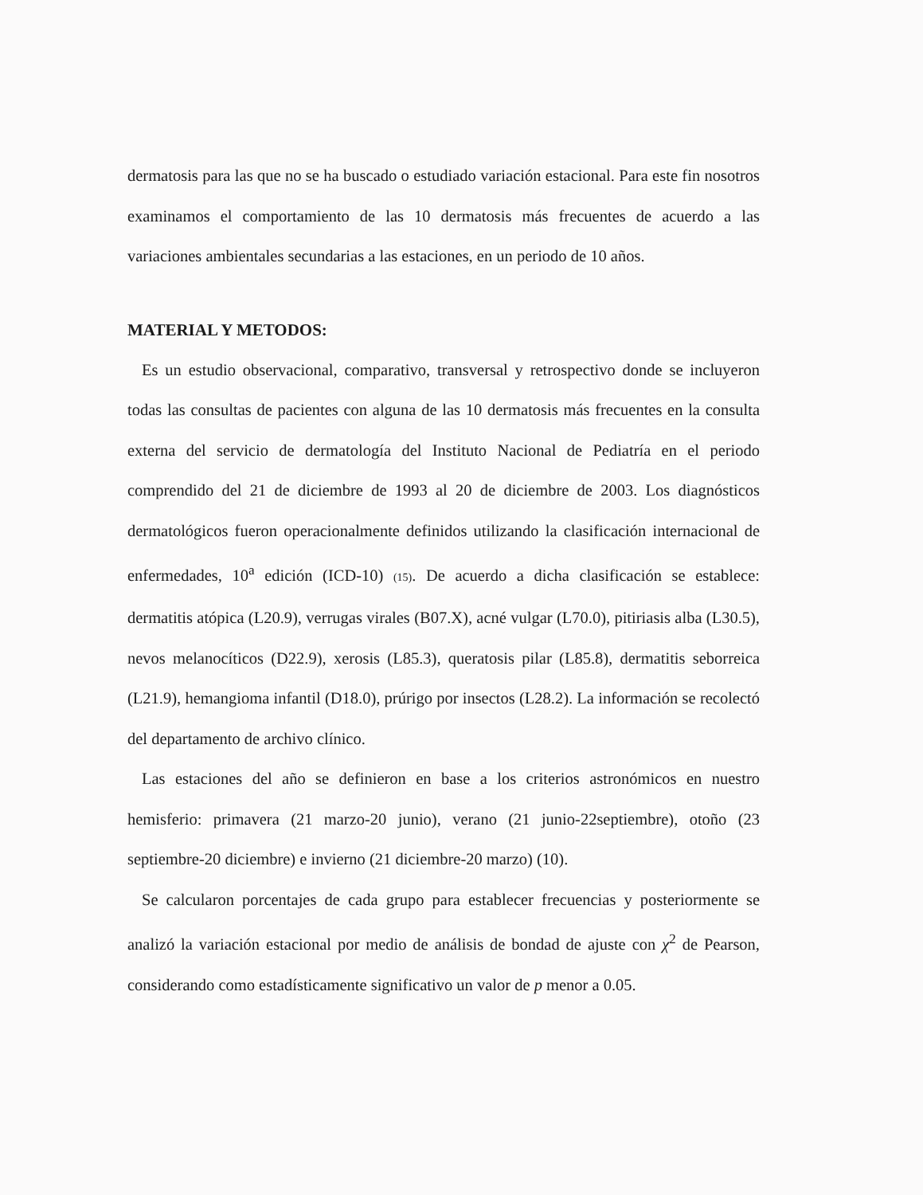dermatosis para las que no se ha buscado o estudiado variación estacional. Para este fin nosotros examinamos el comportamiento de las 10 dermatosis más frecuentes de acuerdo a las variaciones ambientales secundarias a las estaciones, en un periodo de 10 años.
MATERIAL Y METODOS:
Es un estudio observacional, comparativo, transversal y retrospectivo donde se incluyeron todas las consultas de pacientes con alguna de las 10 dermatosis más frecuentes en la consulta externa del servicio de dermatología del Instituto Nacional de Pediatría en el periodo comprendido del 21 de diciembre de 1993 al 20 de diciembre de 2003. Los diagnósticos dermatológicos fueron operacionalmente definidos utilizando la clasificación internacional de enfermedades, 10<sup>a</sup> edición (ICD-10) (15). De acuerdo a dicha clasificación se establece: dermatitis atópica (L20.9), verrugas virales (B07.X), acné vulgar (L70.0), pitiriasis alba (L30.5), nevos melanocíticos (D22.9), xerosis (L85.3), queratosis pilar (L85.8), dermatitis seborreica (L21.9), hemangioma infantil (D18.0), prúrigo por insectos (L28.2). La información se recolectó del departamento de archivo clínico.
Las estaciones del año se definieron en base a los criterios astronómicos en nuestro hemisferio: primavera (21 marzo-20 junio), verano (21 junio-22septiembre), otoño (23 septiembre-20 diciembre) e invierno (21 diciembre-20 marzo) (10).
Se calcularon porcentajes de cada grupo para establecer frecuencias y posteriormente se analizó la variación estacional por medio de análisis de bondad de ajuste con χ<sup>2</sup> de Pearson, considerando como estadísticamente significativo un valor de p menor a 0.05.